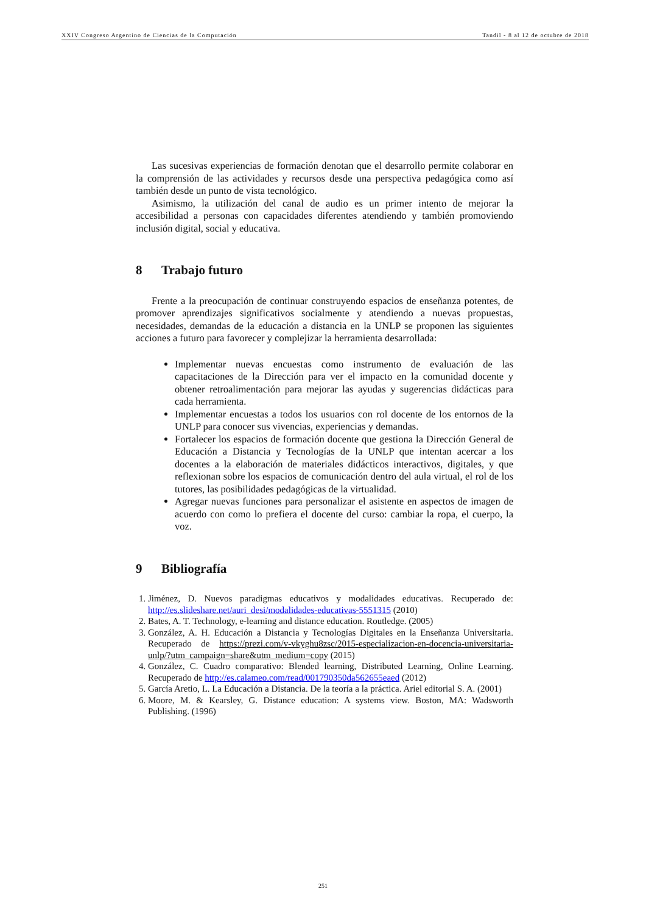XXIV Congreso Argentino de Ciencias de la Computación Tandil - 8 al 12 de octubre de 2018
Las sucesivas experiencias de formación denotan que el desarrollo permite colaborar en la comprensión de las actividades y recursos desde una perspectiva pedagógica como así también desde un punto de vista tecnológico.
Asimismo, la utilización del canal de audio es un primer intento de mejorar la accesibilidad a personas con capacidades diferentes atendiendo y también promoviendo inclusión digital, social y educativa.
8 Trabajo futuro
Frente a la preocupación de continuar construyendo espacios de enseñanza potentes, de promover aprendizajes significativos socialmente y atendiendo a nuevas propuestas, necesidades, demandas de la educación a distancia en la UNLP se proponen las siguientes acciones a futuro para favorecer y complejizar la herramienta desarrollada:
Implementar nuevas encuestas como instrumento de evaluación de las capacitaciones de la Dirección para ver el impacto en la comunidad docente y obtener retroalimentación para mejorar las ayudas y sugerencias didácticas para cada herramienta.
Implementar encuestas a todos los usuarios con rol docente de los entornos de la UNLP para conocer sus vivencias, experiencias y demandas.
Fortalecer los espacios de formación docente que gestiona la Dirección General de Educación a Distancia y Tecnologías de la UNLP que intentan acercar a los docentes a la elaboración de materiales didácticos interactivos, digitales, y que reflexionan sobre los espacios de comunicación dentro del aula virtual, el rol de los tutores, las posibilidades pedagógicas de la virtualidad.
Agregar nuevas funciones para personalizar el asistente en aspectos de imagen de acuerdo con como lo prefiera el docente del curso: cambiar la ropa, el cuerpo, la voz.
9 Bibliografía
1. Jiménez, D. Nuevos paradigmas educativos y modalidades educativas. Recuperado de: http://es.slideshare.net/auri_desi/modalidades-educativas-5551315 (2010)
2. Bates, A. T. Technology, e-learning and distance education. Routledge. (2005)
3. González, A. H. Educación a Distancia y Tecnologías Digitales en la Enseñanza Universitaria. Recuperado de https://prezi.com/v-vkyghu8zsc/2015-especializacion-en-docencia-universitaria-unlp/?utm_campaign=share&utm_medium=copy (2015)
4. González, C. Cuadro comparativo: Blended learning, Distributed Learning, Online Learning. Recuperado de http://es.calameo.com/read/001790350da562655eaed (2012)
5. García Aretio, L. La Educación a Distancia. De la teoría a la práctica. Ariel editorial S. A. (2001)
6. Moore, M. & Kearsley, G. Distance education: A systems view. Boston, MA: Wadsworth Publishing. (1996)
251